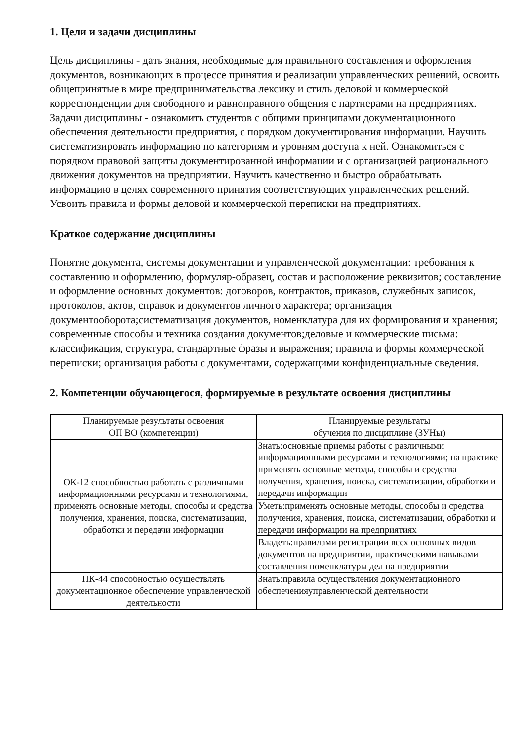1. Цели и задачи дисциплины
Цель дисциплины - дать знания, необходимые для правильного составления и оформления документов, возникающих в процессе принятия и реализации управленческих решений, освоить общепринятые в мире предпринимательства лексику и стиль деловой и коммерческой корреспонденции для свободного и равноправного общения с партнерами на предприятиях. Задачи дисциплины - ознакомить студентов с общими принципами документационного обеспечения деятельности предприятия, с порядком документирования информации. Научить систематизировать информацию по категориям и уровням доступа к ней. Ознакомиться с порядком правовой защиты документированной информации и с организацией рационального движения документов на предприятии. Научить качественно и быстро обрабатывать информацию в целях современного принятия соответствующих управленческих решений. Усвоить правила и формы деловой и коммерческой переписки на предприятиях.
Краткое содержание дисциплины
Понятие документа, системы документации и управленческой документации: требования к составлению и оформлению, формуляр-образец, состав и расположение реквизитов; составление и оформление основных документов: договоров, контрактов, приказов, служебных записок, протоколов, актов, справок и документов личного характера; организация документооборота;систематизация документов, номенклатура для их формирования и хранения; современные способы и техника создания документов;деловые и коммерческие письма: классификация, структура, стандартные фразы и выражения; правила и формы коммерческой переписки; организация работы с документами, содержащими конфиденциальные сведения.
2. Компетенции обучающегося, формируемые в результате освоения дисциплины
| Планируемые результаты освоения ОП ВО (компетенции) | Планируемые результаты обучения по дисциплине (ЗУНы) |
| --- | --- |
| ОК-12 способностью работать с различными информационными ресурсами и технологиями, применять основные методы, способы и средства получения, хранения, поиска, систематизации, обработки и передачи информации | Знать:основные приемы работы с различными информационными ресурсами и технологиями; на практике применять основные методы, способы и средства получения, хранения, поиска, систематизации, обработки и передачи информации |
| | Уметь:применять основные методы, способы и средства получения, хранения, поиска, систематизации, обработки и передачи информации на предприятиях |
| | Владеть:правилами регистрации всех основных видов документов на предприятии, практическими навыками составления номенклатуры дел на предприятии |
| ПК-44 способностью осуществлять документационное обеспечение управленческой деятельности | Знать:правила осуществления документационного обеспеченияуправленческой деятельности |